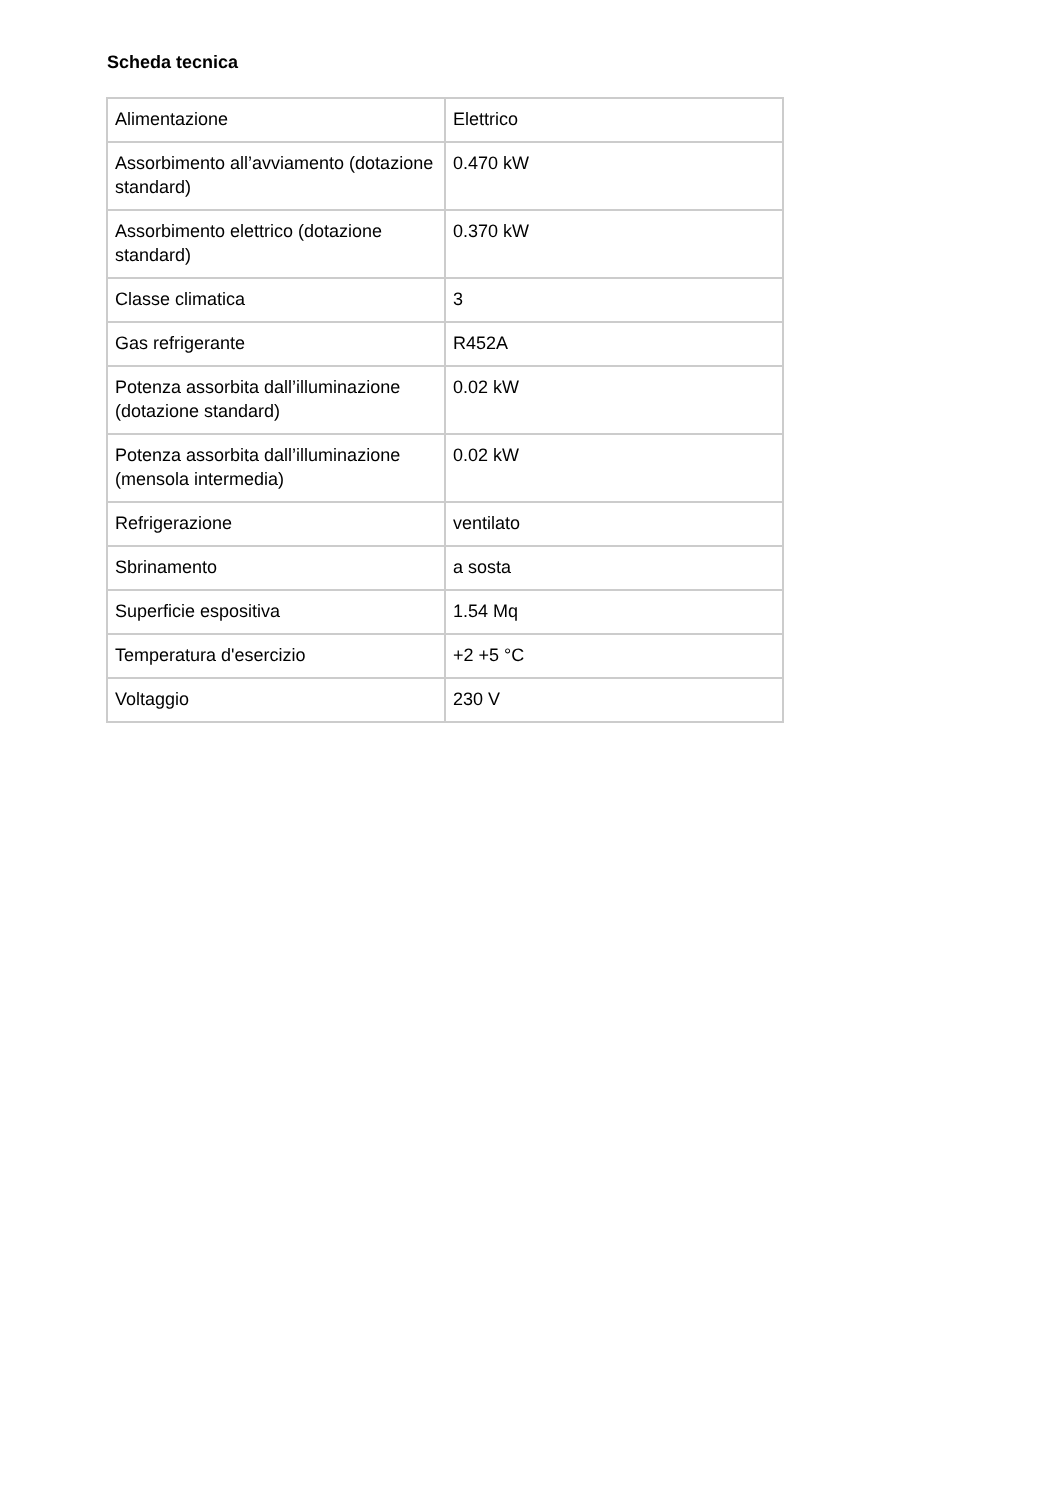Scheda tecnica
| Alimentazione | Elettrico |
| Assorbimento all’avviamento (dotazione standard) | 0.470 kW |
| Assorbimento elettrico (dotazione standard) | 0.370 kW |
| Classe climatica | 3 |
| Gas refrigerante | R452A |
| Potenza assorbita dall’illuminazione (dotazione standard) | 0.02 kW |
| Potenza assorbita dall’illuminazione (mensola intermedia) | 0.02 kW |
| Refrigerazione | ventilato |
| Sbrinamento | a sosta |
| Superficie espositiva | 1.54 Mq |
| Temperatura d'esercizio | +2 +5 °C |
| Voltaggio | 230 V |